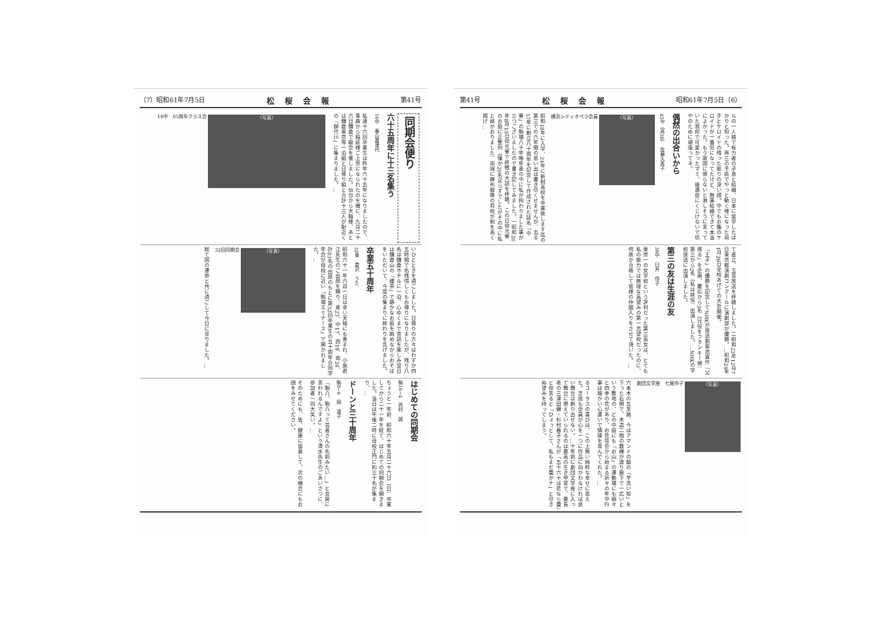第41号 松桜会報 昭和61年7月5日（6）
ルの一人娘で有力者の子息と結婚、日本に留学したばかりと知った。再三の手術でやっと動く様になった両手とケロイドの残った彫りの深い顔。中でもお腹のケロイドが一番気になってたけど、無事結婚できて本当によかった。もう故国に帰らないと淋しそうに言っていた我侭で可愛かったマミ、後遺症にくじけないで坊やのために頑張ってネ。
偶然の出合いから
45中（高3B）　佐藤久美子
（写真）
横浜シティオペラ会員
昭和18年に入学、24年に新制高校を卒業致します迄の第三での六年間の思い出は書き尽くせませんが、去る57年に創立八十周年を記念して作成された誌名「中寮」の駒場八十年略年表の中に私が拘わりました事が三つございましたので書き記してみました。一昭和20年8月15日仰光寮で終戦の大詔を拝聴。この日仰光寮のお庭に正整列（僅か20名足らずでしたがその中に私と妹がおりました）両端に麻布聯隊の将校が剣を高く掲げ…
て直立、玉音放送を拝聴しました。二昭和22年12月7日東京都演劇コンクールに演劇部が優勝。…昭和24年1月26日全校あげての大会開催。
「王子」の優勝を記念してNHKが放送劇菊池寛作「父帰る」を企画、慶応から3名（兄役をフランキー堺）第三から2名（私は妹役）出演しました。…NHKの学校放送に出演しました。
第三の友は生涯の友
38中　臼井　伶子
東京一の女学校という評判だった第三高女は、とても私の能力では無理な高望みの第一志望校だったのに、何故か合格して皆様の仲間入りをさせて頂いた。…
（写真）
劇団文学座　七尾伶子
六本木の五叉路、今はアマンドの脇の「芋洗い坂」を下った右側で、木造二階の数棟が渡り廊下で一広いという敷地の、どの中庭にも「お山」の運動場にも樹々と四季の花があり、お花見会から始まる折々の年中行事は細かい心遣いで情操を育んでくれた。…
るコーラスの喜びは、この上無い純粋な幸せに思えた。芝居も全員が心を一つに作品に向かわなければ良い舞台は創り出せない。…十年前に劇団文学座に入って舞台に燃えていられるのは最高の生き甲斐で、最長老の三津田健・杉村春子さんが「五十六十は花なら蕾」と仰言ると「ひょっとして、私もまだ蕾かナ」と尽きぬ望みを持ってしまう。
（7）昭和61年7月5日 松桜会報 第41号
同期会便り
六十五周年に十三名集う
16中　春山嘉津代
私達十六回卒業生は昨年六十五年になりましたので、青森から稲延様ご上京になられたのを機に、九月二十六日鎌倉で級会を催しました。仙台から大脇様、あとは鎌倉東京等一泊組と日帰り組と合計十三人が駅近くの「御代川」に集まりました。…
（写真）
16中　65周年クラス会
いひとときを過ごしました。日帰りの方々はわずか四五時間で名残惜しくもお帰りになりましたが、残り八名は鎌倉ホテルに一泊、心ゆくまで昔話を楽しみ翌日は鎌倉山の「檑亭」で静かなお庭を眺めながらおそばをいただいて、今度の集まりに終わりを告げました。
卒業五十周年
32東　倉沢　うた
昭和六十一年六月一日は幸い天候にも恵まれ、小島君江先生のご出席を賜り、東23、中17、西19、南24、計83名の出席のもとに第32回卒業生の五十周年合同学年会が母校に近い「駒場エミナース」で開かれました。…
（写真）
32回同期会
総て国の運命と共に過ごして今日に至りました。…
はじめての同期会
駒16−4　西村　誠
ちょうど一年前、昭和六十年五月二十六日（日）卒業してから二十一年を経て、はじめての同期会を開きました。当日は午後二時に母校正門に約三十名が集まり、…
ドーンと三十周年
駒8−6　岡　道子
「駒八、駒八って芸者さんの名前みたい…」と女房に言われるんですよ」という清水先生のごあいさつに、参加者一同大笑い。…
そのためにも、皆、健康に留意して、次の機会にもお顔をみせてください。